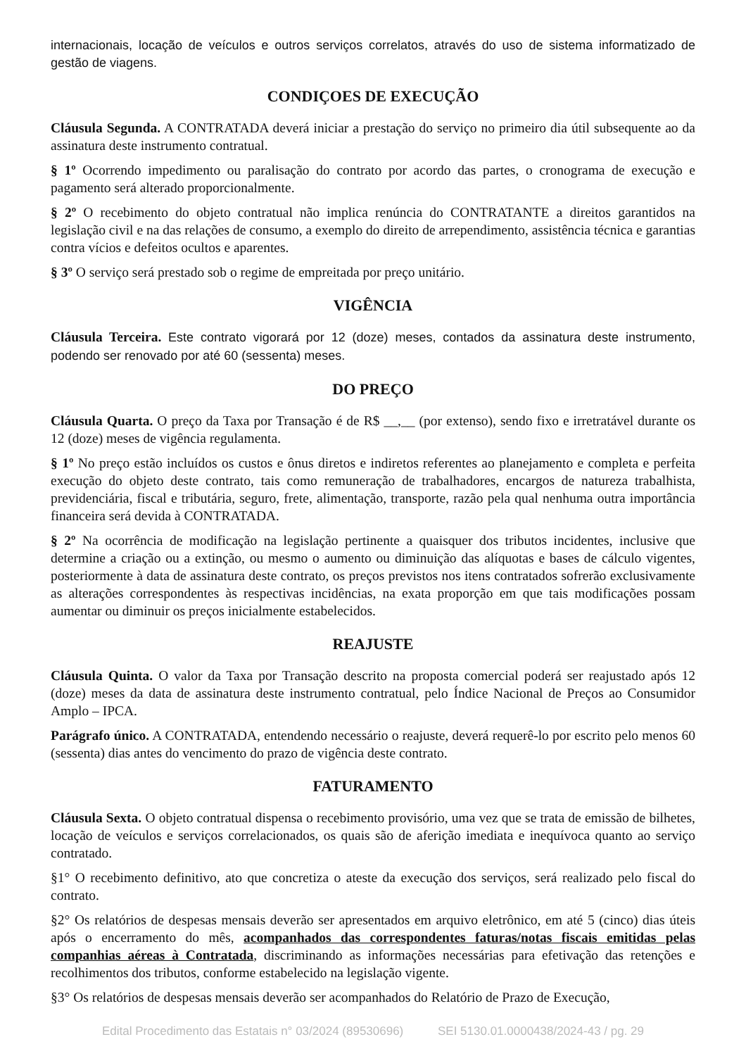internacionais, locação de veículos e outros serviços correlatos, através do uso de sistema informatizado de gestão de viagens.
CONDIÇOES DE EXECUÇÃO
Cláusula Segunda. A CONTRATADA deverá iniciar a prestação do serviço no primeiro dia útil subsequente ao da assinatura deste instrumento contratual.
§ 1º Ocorrendo impedimento ou paralisação do contrato por acordo das partes, o cronograma de execução e pagamento será alterado proporcionalmente.
§ 2º O recebimento do objeto contratual não implica renúncia do CONTRATANTE a direitos garantidos na legislação civil e na das relações de consumo, a exemplo do direito de arrependimento, assistência técnica e garantias contra vícios e defeitos ocultos e aparentes.
§ 3º O serviço será prestado sob o regime de empreitada por preço unitário.
VIGÊNCIA
Cláusula Terceira. Este contrato vigorará por 12 (doze) meses, contados da assinatura deste instrumento, podendo ser renovado por até 60 (sessenta) meses.
DO PREÇO
Cláusula Quarta. O preço da Taxa por Transação é de R$ __,__ (por extenso), sendo fixo e irretratável durante os 12 (doze) meses de vigência regulamenta.
§ 1º No preço estão incluídos os custos e ônus diretos e indiretos referentes ao planejamento e completa e perfeita execução do objeto deste contrato, tais como remuneração de trabalhadores, encargos de natureza trabalhista, previdenciária, fiscal e tributária, seguro, frete, alimentação, transporte, razão pela qual nenhuma outra importância financeira será devida à CONTRATADA.
§ 2º Na ocorrência de modificação na legislação pertinente a quaisquer dos tributos incidentes, inclusive que determine a criação ou a extinção, ou mesmo o aumento ou diminuição das alíquotas e bases de cálculo vigentes, posteriormente à data de assinatura deste contrato, os preços previstos nos itens contratados sofrerão exclusivamente as alterações correspondentes às respectivas incidências, na exata proporção em que tais modificações possam aumentar ou diminuir os preços inicialmente estabelecidos.
REAJUSTE
Cláusula Quinta. O valor da Taxa por Transação descrito na proposta comercial poderá ser reajustado após 12 (doze) meses da data de assinatura deste instrumento contratual, pelo Índice Nacional de Preços ao Consumidor Amplo – IPCA.
Parágrafo único. A CONTRATADA, entendendo necessário o reajuste, deverá requerê-lo por escrito pelo menos 60 (sessenta) dias antes do vencimento do prazo de vigência deste contrato.
FATURAMENTO
Cláusula Sexta. O objeto contratual dispensa o recebimento provisório, uma vez que se trata de emissão de bilhetes, locação de veículos e serviços correlacionados, os quais são de aferição imediata e inequívoca quanto ao serviço contratado.
§1° O recebimento definitivo, ato que concretiza o ateste da execução dos serviços, será realizado pelo fiscal do contrato.
§2° Os relatórios de despesas mensais deverão ser apresentados em arquivo eletrônico, em até 5 (cinco) dias úteis após o encerramento do mês, acompanhados das correspondentes faturas/notas fiscais emitidas pelas companhias aéreas à Contratada, discriminando as informações necessárias para efetivação das retenções e recolhimentos dos tributos, conforme estabelecido na legislação vigente.
§3° Os relatórios de despesas mensais deverão ser acompanhados do Relatório de Prazo de Execução,
Edital Procedimento das Estatais n° 03/2024 (89530696) SEI 5130.01.0000438/2024-43 / pg. 29